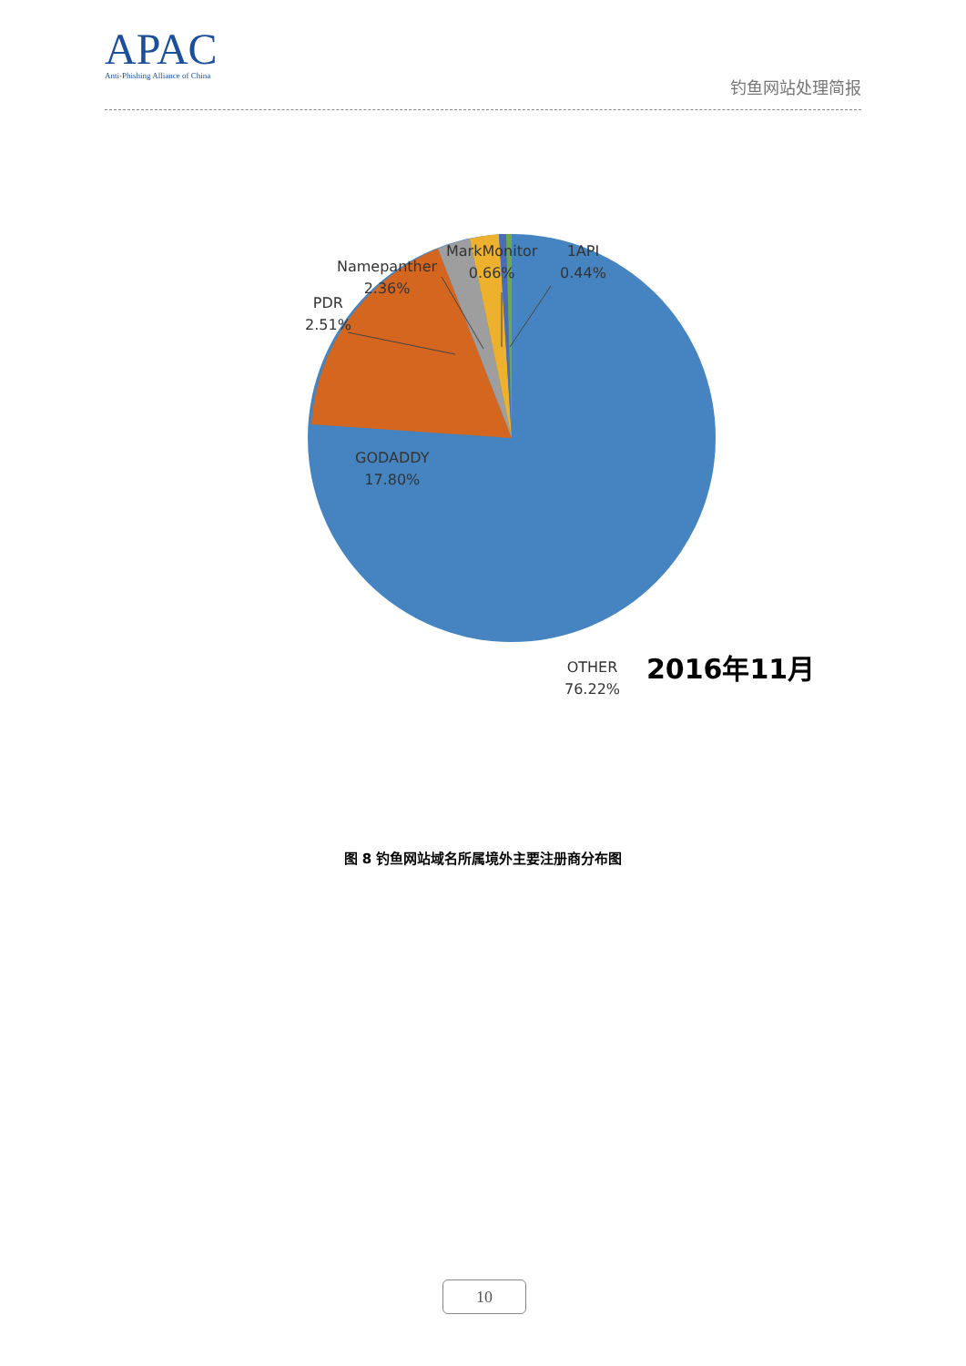APAC
Anti-Phishing Alliance of China
钓鱼网站处理简报
PDR
2.51%
Namepanther
2.36%
MarkMonitor
0.66%
1API
0.44%
GODADDY
17.80%
OTHER
76.22%
2016年11月
图 8 钓鱼网站域名所属境外主要注册商分布图
10